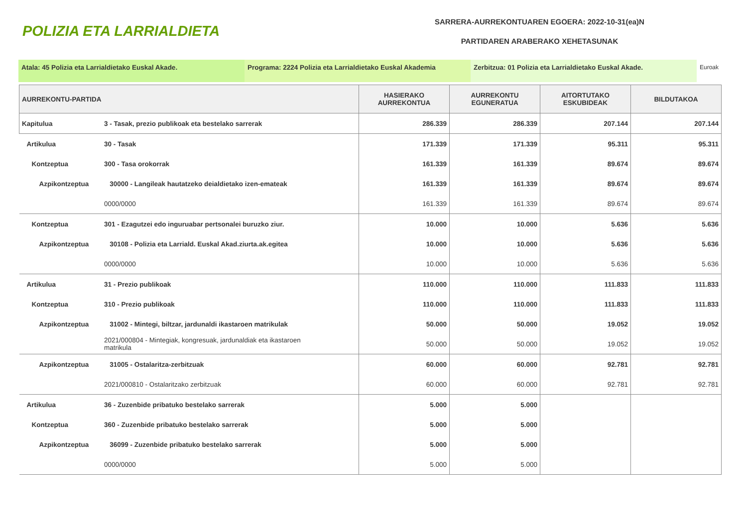POLIZIA ETA LARRIALDIETA
SARRERA-AURREKONTUAREN EGOERA: 2022-10-31(ea)N
PARTIDAREN ARABERAKO XEHETASUNAK
Atala: 45 Polizia eta Larrialdietako Euskal Akade. Programa: 2224 Polizia eta Larrialdietako Euskal Akademia
Zerbitzua: 01 Polizia eta Larrialdietako Euskal Akade. Euroak
| AURREKONTU-PARTIDA | | HASIERAKO AURREKONTUA | AURREKONTU EGUNERATUA | AITORTUTAKO ESKUBIDEAK | BILDUTAKOA |
| --- | --- | --- | --- | --- | --- |
| Kapitulua | 3 - Tasak, prezio publikoak eta bestelako sarrerak | 286.339 | 286.339 | 207.144 | 207.144 |
| Artikulua | 30 - Tasak | 171.339 | 171.339 | 95.311 | 95.311 |
| Kontzeptua | 300 - Tasa orokorrak | 161.339 | 161.339 | 89.674 | 89.674 |
| Azpikontzeptua | 30000 - Langileak hautatzeko deialdietako izen-emateak | 161.339 | 161.339 | 89.674 | 89.674 |
| | 0000/0000 | 161.339 | 161.339 | 89.674 | 89.674 |
| Kontzeptua | 301 - Ezagutzei edo inguruabar pertsonalei buruzko ziur. | 10.000 | 10.000 | 5.636 | 5.636 |
| Azpikontzeptua | 30108 - Polizia eta Larriald. Euskal Akad.ziurta.ak.egitea | 10.000 | 10.000 | 5.636 | 5.636 |
| | 0000/0000 | 10.000 | 10.000 | 5.636 | 5.636 |
| Artikulua | 31 - Prezio publikoak | 110.000 | 110.000 | 111.833 | 111.833 |
| Kontzeptua | 310 - Prezio publikoak | 110.000 | 110.000 | 111.833 | 111.833 |
| Azpikontzeptua | 31002 - Mintegi, biltzar, jardunaldi ikastaroen matrikulak | 50.000 | 50.000 | 19.052 | 19.052 |
| | 2021/000804 - Mintegiak, kongresuak, jardunaldiak eta ikastaroen matrikula | 50.000 | 50.000 | 19.052 | 19.052 |
| Azpikontzeptua | 31005 - Ostalaritza-zerbitzuak | 60.000 | 60.000 | 92.781 | 92.781 |
| | 2021/000810 - Ostalaritzako zerbitzuak | 60.000 | 60.000 | 92.781 | 92.781 |
| Artikulua | 36 - Zuzenbide pribatuko bestelako sarrerak | 5.000 | 5.000 | | |
| Kontzeptua | 360 - Zuzenbide pribatuko bestelako sarrerak | 5.000 | 5.000 | | |
| Azpikontzeptua | 36099 - Zuzenbide pribatuko bestelako sarrerak | 5.000 | 5.000 | | |
| | 0000/0000 | 5.000 | 5.000 | | |